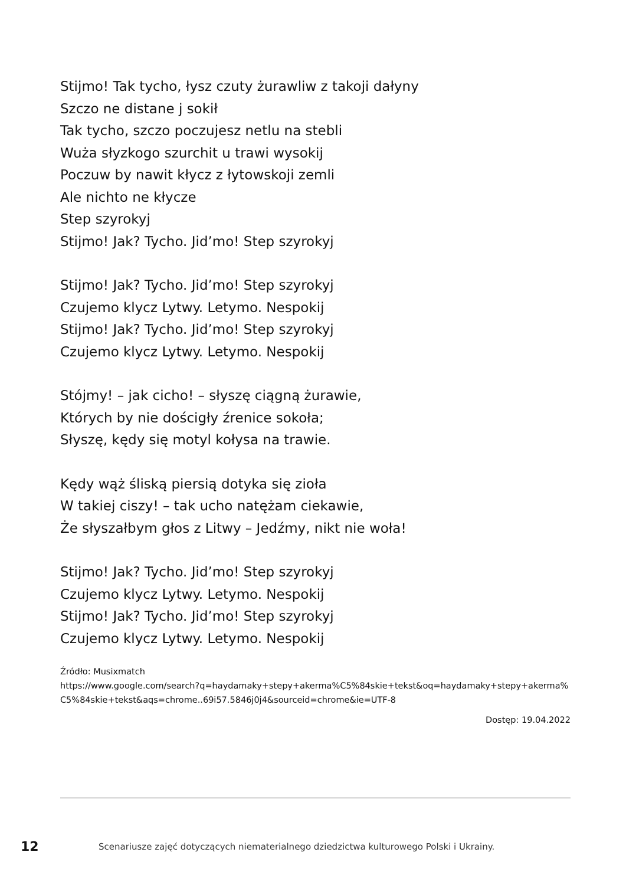Stijmo! Tak tycho, łysz czuty żurawliw z takoji dałyny
Szczo ne distane j sokił
Tak tycho, szczo poczujesz netlu na stebli
Wuża słyzkogo szurchit u trawi wysokij
Poczuw by nawit kłycz z łytowskoji zemli
Ale nichto ne kłycze
Step szyrokyj
Stijmo! Jak? Tycho. Jid’mo! Step szyrokyj
Stijmo! Jak? Tycho. Jid’mo! Step szyrokyj
Czujemo klycz Lytwy. Letymo. Nespokij
Stijmo! Jak? Tycho. Jid’mo! Step szyrokyj
Czujemo klycz Lytwy. Letymo. Nespokij
Stójmy! – jak cicho! – słyszę ciągną żurawie,
Których by nie dościgły źrenice sokoła;
Słyszę, kędy się motyl kołysa na trawie.
Kędy wąż śliską piersią dotyka się zioła
W takiej ciszy! – tak ucho natężam ciekawie,
Że słyszałbym głos z Litwy – Jedźmy, nikt nie woła!
Stijmo! Jak? Tycho. Jid’mo! Step szyrokyj
Czujemo klycz Lytwy. Letymo. Nespokij
Stijmo! Jak? Tycho. Jid’mo! Step szyrokyj
Czujemo klycz Lytwy. Letymo. Nespokij
Źródło: Musixmatch
https://www.google.com/search?q=haydamaky+stepy+akerma%C5%84skie+tekst&oq=haydamaky+stepy+akerma%C5%84skie+tekst&aqs=chrome..69i57.5846j0j4&sourceid=chrome&ie=UTF-8
Dostęp: 19.04.2022
12 Scenariusze zajęć dotyczących niematerialnego dziedzictwa kulturowego Polski i Ukrainy.